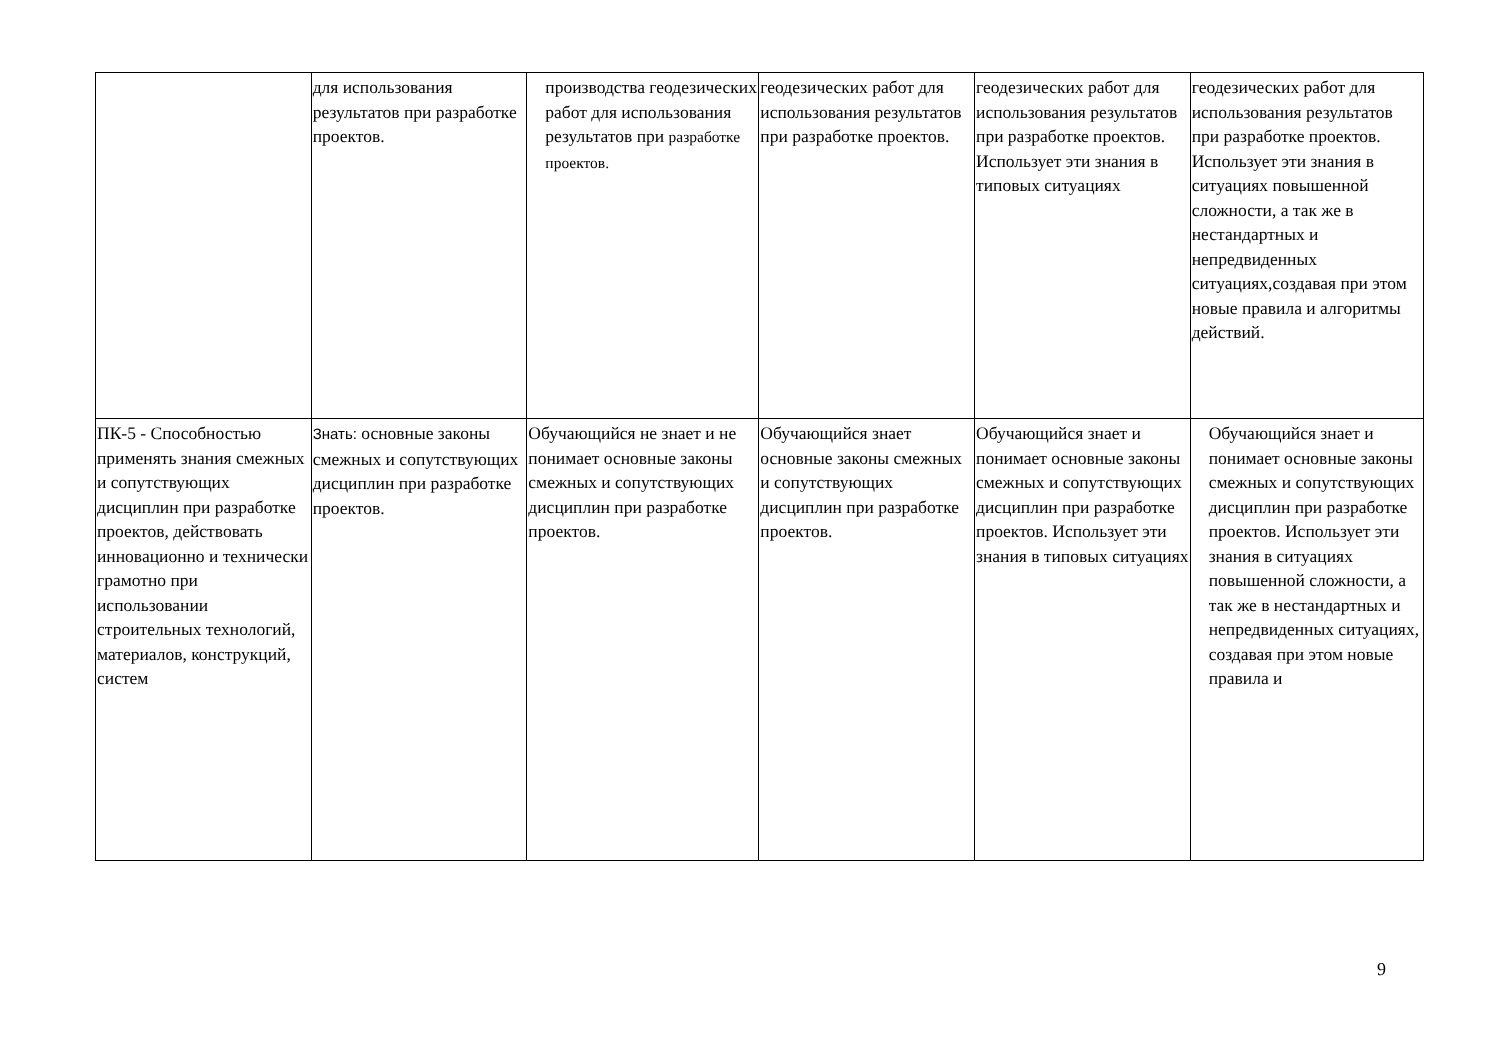| | для использования результатов при разработке проектов. | производства геодезических работ для использования результатов при разработке проектов. | геодезических работ для использования результатов при разработке проектов. | геодезических работ для использования результатов при разработке проектов. Использует эти знания в типовых ситуациях | геодезических работ для использования результатов при разработке проектов. Использует эти знания в ситуациях повышенной сложности, а так же в нестандартных и непредвиденных ситуациях,создавая при этом новые правила и алгоритмы действий. |
| ПК-5 - Способностью применять знания смежных и сопутствующих дисциплин при разработке проектов, действовать инновационно и технически грамотно при использовании строительных технологий, материалов, конструкций, систем | Знать: основные законы смежных и сопутствующих дисциплин при разработке проектов. | Обучающийся не знает и не понимает основные законы смежных и сопутствующих дисциплин при разработке проектов. | Обучающийся знает основные законы смежных и сопутствующих дисциплин при разработке проектов. | Обучающийся знает и понимает основные законы смежных и сопутствующих дисциплин при разработке проектов. Использует эти знания в типовых ситуациях | Обучающийся знает и понимает основные законы смежных и сопутствующих дисциплин при разработке проектов. Использует эти знания в ситуациях повышенной сложности, а так же в нестандартных и непредвиденных ситуациях, создавая при этом новые правила и |
9